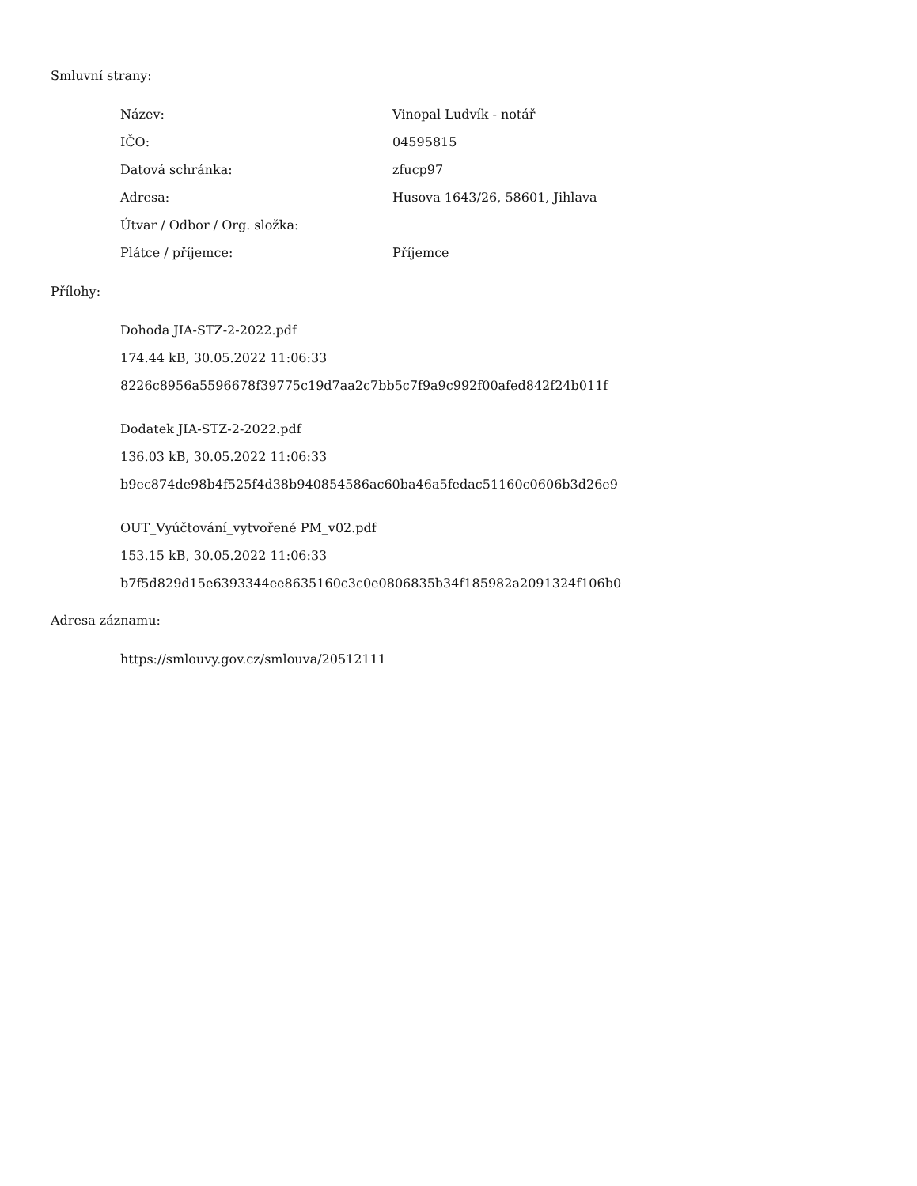Smluvní strany:
| Název: | Vinopal Ludvík - notář |
| IČO: | 04595815 |
| Datová schránka: | zfucp97 |
| Adresa: | Husova 1643/26, 58601, Jihlava |
| Útvar / Odbor / Org. složka: | |
| Plátce / příjemce: | Příjemce |
Přílohy:
Dohoda JIA-STZ-2-2022.pdf
174.44 kB, 30.05.2022 11:06:33
8226c8956a5596678f39775c19d7aa2c7bb5c7f9a9c992f00afed842f24b011f
Dodatek JIA-STZ-2-2022.pdf
136.03 kB, 30.05.2022 11:06:33
b9ec874de98b4f525f4d38b940854586ac60ba46a5fedac51160c0606b3d26e9
OUT_Vyúčtování_vytvořené PM_v02.pdf
153.15 kB, 30.05.2022 11:06:33
b7f5d829d15e6393344ee8635160c3c0e0806835b34f185982a2091324f106b0
Adresa záznamu:
https://smlouvy.gov.cz/smlouva/20512111